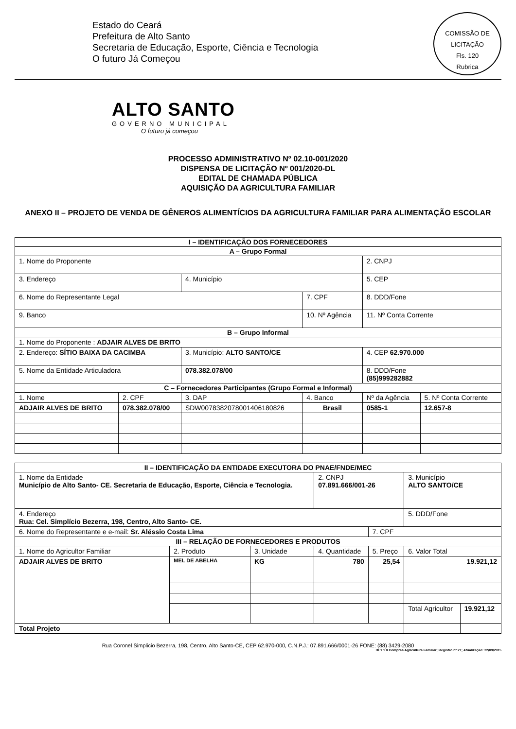Estado do Ceará
Prefeitura de Alto Santo
Secretaria de Educação, Esporte, Ciência e Tecnologia
O futuro Já Começou
COMISSÃO DE LICITAÇÃO
Fls. 120
Rubrica
ALTO SANTO
GOVERNO MUNICIPAL
O futuro já começou
PROCESSO ADMINISTRATIVO Nº 02.10-001/2020
DISPENSA DE LICITAÇÃO Nº 001/2020-DL
EDITAL DE CHAMADA PÚBLICA
AQUISIÇÃO DA AGRICULTURA FAMILIAR
ANEXO II – PROJETO DE VENDA DE GÊNEROS ALIMENTÍCIOS DA AGRICULTURA FAMILIAR PARA ALIMENTAÇÃO ESCOLAR
| I – IDENTIFICAÇÃO DOS FORNECEDORES | | | | | | |
| --- | --- | --- | --- | --- | --- | --- |
| A – Grupo Formal | | | | | | |
| 1. Nome do Proponente | | | | | 2. CNPJ | |
| 3. Endereço | | 4. Município | | | 5. CEP | |
| 6. Nome do Representante Legal | | | | 7. CPF | 8. DDD/Fone | |
| 9. Banco | | | | 10. Nº Agência | 11. Nº Conta Corrente | |
| B – Grupo Informal | | | | | | |
| 1. Nome do Proponente : ADJAIR ALVES DE BRITO | | | | | | |
| 2. Endereço: SÍTIO BAIXA DA CACIMBA | | 3. Município: ALTO SANTO/CE | | | 4. CEP 62.970.000 | |
| 5. Nome da Entidade Articuladora | | 078.382.078/00 | | | 8. DDD/Fone (85)999282882 | |
| C – Fornecedores Participantes (Grupo Formal e Informal) | | | | | | |
| 1. Nome | 2. CPF | 3. DAP | 4. Banco | | Nº da Agência | 5. Nº Conta Corrente |
| ADJAIR ALVES DE BRITO | 078.382.078/00 | SDW0078382078001406180826 | Brasil | | 0585-1 | 12.657-8 |
| II – IDENTIFICAÇÃO DA ENTIDADE EXECUTORA DO PNAE/FNDE/MEC | | | | | | |
| --- | --- | --- | --- | --- | --- | --- |
| 1. Nome da Entidade Município de Alto Santo- CE. Secretaria de Educação, Esporte, Ciência e Tecnologia. | | | 2. CNPJ 07.891.666/001-26 | | 3. Município ALTO SANTO/CE | |
| 4. Endereço Rua: Cel. Simplício Bezerra, 198, Centro, Alto Santo- CE. | | | | | 5. DDD/Fone | |
| 6. Nome do Representante e e-mail: Sr. Aléssio Costa Lima | | | | 7. CPF | | |
| III – RELAÇÃO DE FORNECEDORES E PRODUTOS | | | | | | |
| 1. Nome do Agricultor Familiar | 2. Produto | 3. Unidade | 4. Quantidade | 5. Preço | 6. Valor Total | |
| ADJAIR ALVES DE BRITO | MEL DE ABELHA | KG | 780 | 25,54 | 19.921,12 | |
| | | | | | Total Agricultor | 19.921,12 |
| Total Projeto | | | | | | |
Rua Coronel Simplicio Bezerra, 198, Centro, Alto Santo-CE, CEP 62.970-000, C.N.P.J.: 07.891.666/0001-26 FONE: (88) 3429-2080
DL1.1.0 Compras Agricultura Familiar; Registro nº 21; Atualização: 22/09/2015